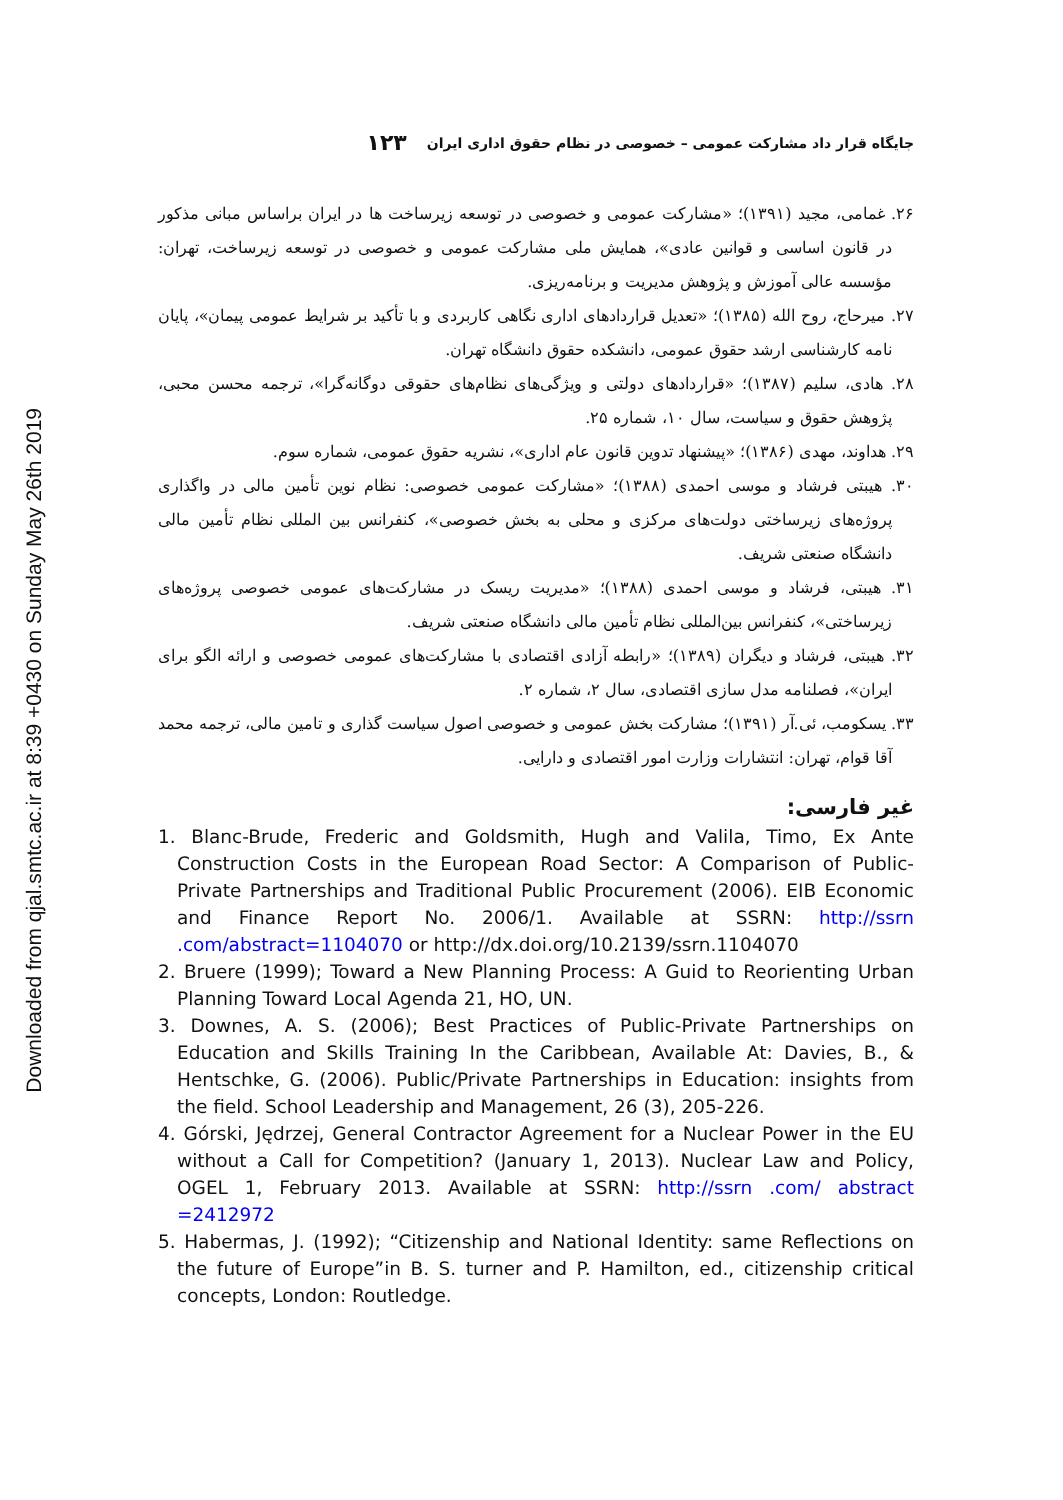Downloaded from qjal.smtc.ac.ir at 8:39 +0430 on Sunday May 26th 2019
جایگاه قرار داد مشارکت عمومی – خصوصی در نظام حقوق اداری ایران ۱۲۳
۲۶. غمامی، مجید (۱۳۹۱)؛ «مشارکت عمومی و خصوصی در توسعه زیرساخت ها در ایران براساس مبانی مذکور در قانون اساسی و قوانین عادی»، همایش ملی مشارکت عمومی و خصوصی در توسعه زیرساخت، تهران: مؤسسه عالی آموزش و پژوهش مدیریت و برنامه‌ریزی.
۲۷. میرحاج، روح الله (۱۳۸۵)؛ «تعدیل قراردادهای اداری نگاهی کاربردی و با تأکید بر شرایط عمومی پیمان»، پایان نامه کارشناسی ارشد حقوق عمومی، دانشکده حقوق دانشگاه تهران.
۲۸. هادی، سلیم (۱۳۸۷)؛ «قراردادهای دولتی و ویژگی‌های نظام‌های حقوقی دوگانه‌گرا»، ترجمه محسن محبی، پژوهش حقوق و سیاست، سال ۱۰، شماره ۲۵.
۲۹. هداوند، مهدی (۱۳۸۶)؛ «پیشنهاد تدوین قانون عام اداری»، نشریه حقوق عمومی، شماره سوم.
۳۰. هیبتی فرشاد و موسی احمدی (۱۳۸۸)؛ «مشارکت عمومی خصوصی: نظام نوین تأمین مالی در واگذاری پروژه‌های زیرساختی دولت‌های مرکزی و محلی به بخش خصوصی»، کنفرانس بین المللی نظام تأمین مالی دانشگاه صنعتی شریف.
۳۱. هیبتی، فرشاد و موسی احمدی (۱۳۸۸)؛ «مدیریت ریسک در مشارکت‌های عمومی خصوصی پروژه‌های زیرساختی»، کنفرانس بین‌المللی نظام تأمین مالی دانشگاه صنعتی شریف.
۳۲. هیبتی، فرشاد و دیگران (۱۳۸۹)؛ «رابطه آزادی اقتصادی با مشارکت‌های عمومی خصوصی و ارائه الگو برای ایران»، فصلنامه مدل سازی اقتصادی، سال ۲، شماره ۲.
۳۳. یسکومب، ئی.آر (۱۳۹۱)؛ مشارکت بخش عمومی و خصوصی اصول سیاست گذاری و تامین مالی، ترجمه محمد آقا قوام، تهران: انتشارات وزارت امور اقتصادی و دارایی.
غیر فارسی:
1. Blanc-Brude, Frederic and Goldsmith, Hugh and Valila, Timo, Ex Ante Construction Costs in the European Road Sector: A Comparison of Public-Private Partnerships and Traditional Public Procurement (2006). EIB Economic and Finance Report No. 2006/1. Available at SSRN: http://ssrn .com/abstract=1104070 or http://dx.doi.org/10.2139/ssrn.1104070
2. Bruere (1999); Toward a New Planning Process: A Guid to Reorienting Urban Planning Toward Local Agenda 21, HO, UN.
3. Downes, A. S. (2006); Best Practices of Public-Private Partnerships on Education and Skills Training In the Caribbean, Available At: Davies, B., & Hentschke, G. (2006). Public/Private Partnerships in Education: insights from the field. School Leadership and Management, 26 (3), 205-226.
4. Górski, Jędrzej, General Contractor Agreement for a Nuclear Power in the EU without a Call for Competition? (January 1, 2013). Nuclear Law and Policy, OGEL 1, February 2013. Available at SSRN: http://ssrn .com/ abstract =2412972
5. Habermas, J. (1992); “Citizenship and National Identity: same Reflections on the future of Europe”in B. S. turner and P. Hamilton, ed., citizenship critical concepts, London: Routledge.